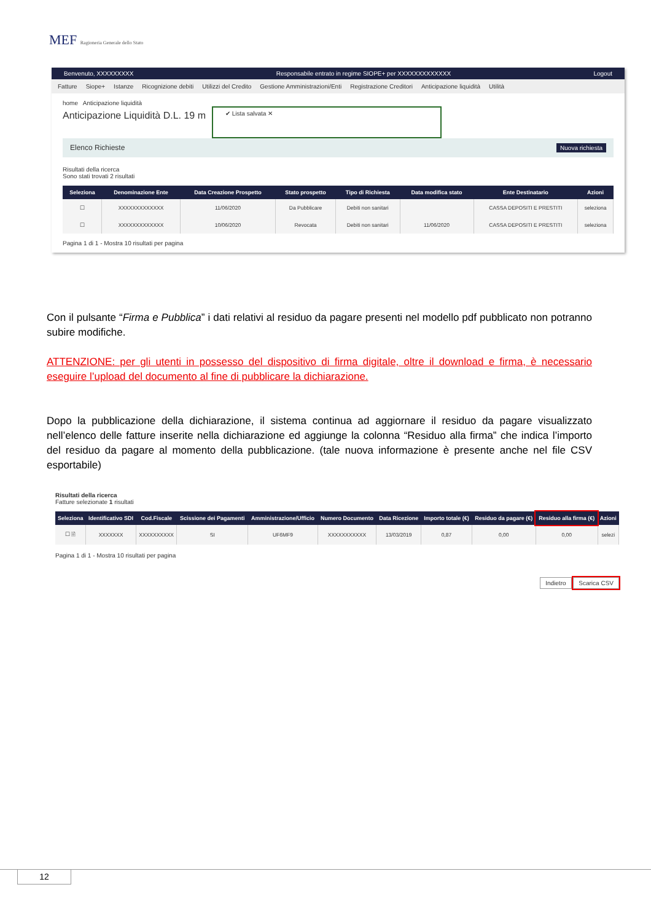MEF Ragioneria Generale dello Stato
Benvenuto, XXXXXXXXX Responsabile entrato in regime SIOPE+ per XXXXXXXXXXXXX Logout
Fatture Siope+ Istanze Ricognizione debiti Utilizzi del Credito Gestione Amministrazioni/Enti Registrazione Creditori Anticipazione liquidità Utilità
home Anticipazione liquidità
Anticipazione Liquidità D.L. 19 m
✔ Lista salvata ✕
Elenco Richieste Nuova richiesta
Risultati della ricerca
Sono stati trovati 2 risultati
| Seleziona | Denominazione Ente | Data Creazione Prospetto | Stato prospetto | Tipo di Richiesta | Data modifica stato | Ente Destinatario | Azioni |
| --- | --- | --- | --- | --- | --- | --- | --- |
| ☐ | XXXXXXXXXXXXX | 11/06/2020 | Da Pubblicare | Debiti non sanitari | | CASSA DEPOSITI E PRESTITI | seleziona |
| ☐ | XXXXXXXXXXXXX | 10/06/2020 | Revocata | Debiti non sanitari | 11/06/2020 | CASSA DEPOSITI E PRESTITI | seleziona |
Pagina 1 di 1 - Mostra 10 risultati per pagina
Con il pulsante “Firma e Pubblica” i dati relativi al residuo da pagare presenti nel modello pdf pubblicato non potranno subire modifiche.
ATTENZIONE: per gli utenti in possesso del dispositivo di firma digitale, oltre il download e firma, è necessario eseguire l’upload del documento al fine di pubblicare la dichiarazione.
Dopo la pubblicazione della dichiarazione, il sistema continua ad aggiornare il residuo da pagare visualizzato nell’elenco delle fatture inserite nella dichiarazione ed aggiunge la colonna “Residuo alla firma” che indica l’importo del residuo da pagare al momento della pubblicazione. (tale nuova informazione è presente anche nel file CSV esportabile)
Risultati della ricerca
Fatture selezionate 1 risultati
| Seleziona | Identificativo SDI | Cod.Fiscale | Scissione dei Pagamenti | Amministrazione/Ufficio | Numero Documento | Data Ricezione | Importo totale (€) | Residuo da pagare (€) | Residuo alla firma (€) | Azioni |
| --- | --- | --- | --- | --- | --- | --- | --- | --- | --- | --- |
| ☐ 🗎 | XXXXXXX | XXXXXXXXXX | SI | UF6MF9 | XXXXXXXXXXX | 13/03/2019 | 0,87 | 0,00 | 0,00 | selezi |
Pagina 1 di 1 - Mostra 10 risultati per pagina
Indietro Scarica CSV
12